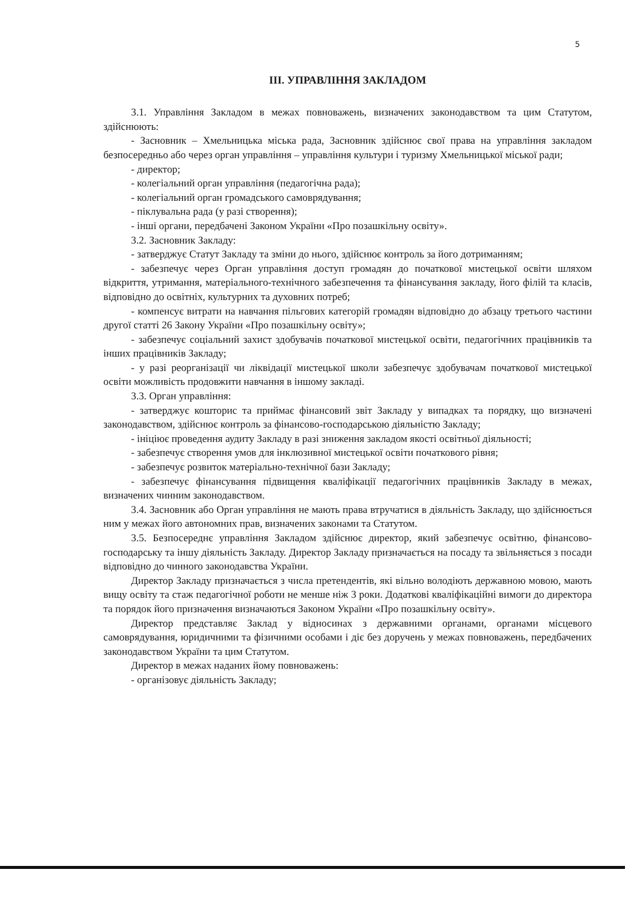5
ІІІ. УПРАВЛІННЯ ЗАКЛАДОМ
3.1. Управління Закладом в межах повноважень, визначених законодавством та цим Статутом, здійснюють:
- Засновник – Хмельницька міська рада, Засновник здійснює свої права на управління закладом безпосередньо або через орган управління – управління культури і туризму Хмельницької міської ради;
- директор;
- колегіальний орган управління (педагогічна рада);
- колегіальний орган громадського самоврядування;
- піклувальна рада (у разі створення);
- інші органи, передбачені Законом України «Про позашкільну освіту».
3.2. Засновник Закладу:
- затверджує Статут Закладу та зміни до нього, здійснює контроль за його дотриманням;
- забезпечує через Орган управління доступ громадян до початкової мистецької освіти шляхом відкриття, утримання, матеріального-технічного забезпечення та фінансування закладу, його філій та класів, відповідно до освітніх, культурних та духовних потреб;
- компенсує витрати на навчання пільгових категорій громадян відповідно до абзацу третього частини другої статті 26 Закону України «Про позашкільну освіту»;
- забезпечує соціальний захист здобувачів початкової мистецької освіти, педагогічних працівників та інших працівників Закладу;
- у разі реорганізації чи ліквідації мистецької школи забезпечує здобувачам початкової мистецької освіти можливість продовжити навчання в іншому закладі.
3.3. Орган управління:
- затверджує кошторис та приймає фінансовий звіт Закладу у випадках та порядку, що визначені законодавством, здійснює контроль за фінансово-господарською діяльністю Закладу;
- ініціює проведення аудиту Закладу в разі зниження закладом якості освітньої діяльності;
- забезпечує створення умов для інклюзивної мистецької освіти початкового рівня;
- забезпечує розвиток матеріально-технічної бази Закладу;
- забезпечує фінансування підвищення кваліфікації педагогічних працівників Закладу в межах, визначених чинним законодавством.
3.4. Засновник або Орган управління не мають права втручатися в діяльність Закладу, що здійснюється ним у межах його автономних прав, визначених законами та Статутом.
3.5. Безпосереднє управління Закладом здійснює директор, який забезпечує освітню, фінансово-господарську та іншу діяльність Закладу. Директор Закладу призначається на посаду та звільняється з посади відповідно до чинного законодавства України.
Директор Закладу призначається з числа претендентів, які вільно володіють державною мовою, мають вищу освіту та стаж педагогічної роботи не менше ніж 3 роки. Додаткові кваліфікаційні вимоги до директора та порядок його призначення визначаються Законом України «Про позашкільну освіту».
Директор представляє Заклад у відносинах з державними органами, органами місцевого самоврядування, юридичними та фізичними особами і діє без доручень у межах повноважень, передбачених законодавством України та цим Статутом.
Директор в межах наданих йому повноважень:
- організовує діяльність Закладу;